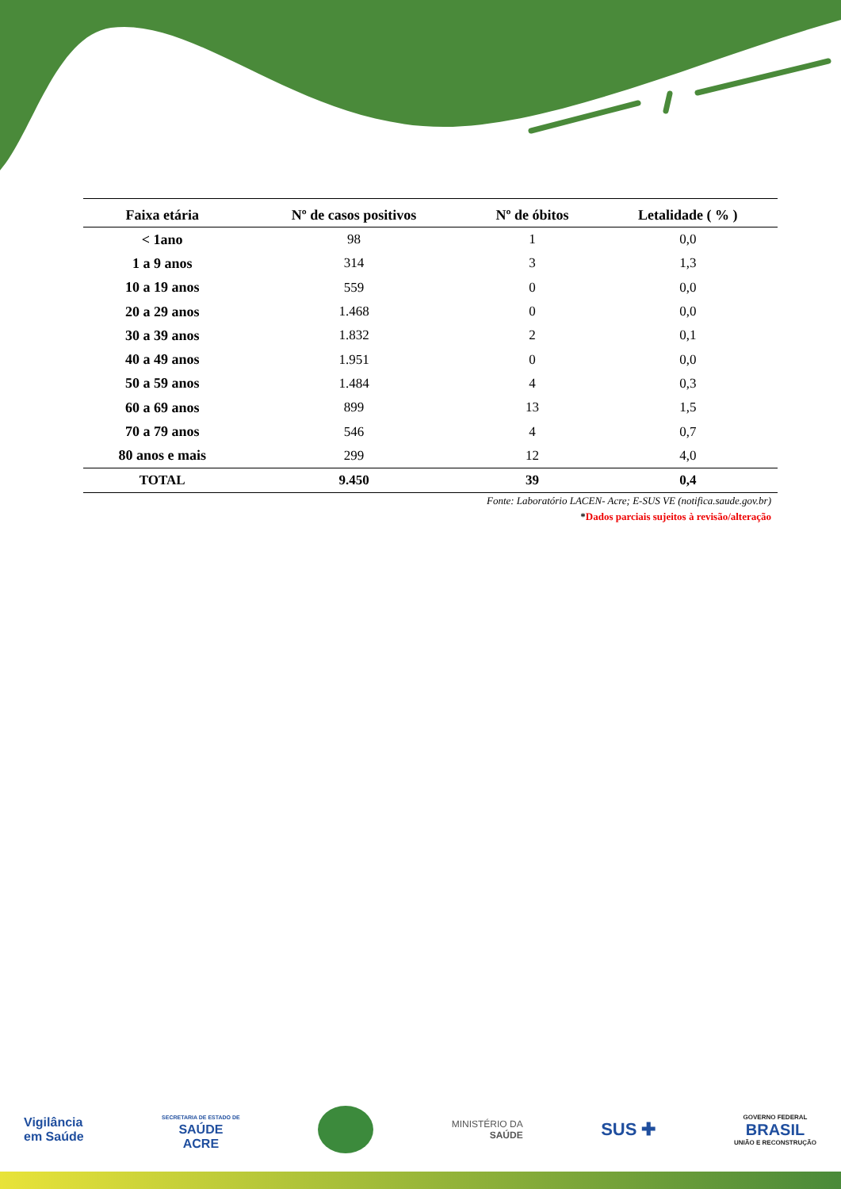| Faixa etária | Nº de casos positivos | Nº de óbitos | Letalidade ( % ) |
| --- | --- | --- | --- |
| < 1ano | 98 | 1 | 0,0 |
| 1 a 9 anos | 314 | 3 | 1,3 |
| 10 a 19 anos | 559 | 0 | 0,0 |
| 20 a 29 anos | 1.468 | 0 | 0,0 |
| 30 a 39 anos | 1.832 | 2 | 0,1 |
| 40 a 49 anos | 1.951 | 0 | 0,0 |
| 50 a 59 anos | 1.484 | 4 | 0,3 |
| 60 a 69 anos | 899 | 13 | 1,5 |
| 70 a 79 anos | 546 | 4 | 0,7 |
| 80 anos e mais | 299 | 12 | 4,0 |
| TOTAL | 9.450 | 39 | 0,4 |
Fonte: Laboratório LACEN- Acre; E-SUS VE (notifica.saude.gov.br)
*Dados parciais sujeitos à revisão/alteração
Vigilância
em Saúde
SECRETARIA DE ESTADO DE
SAÚDE
ACRE
MINISTÉRIO DA
SAÚDE
SUS ✚
GOVERNO FEDERAL
BRASIL
UNIÃO E RECONSTRUÇÃO